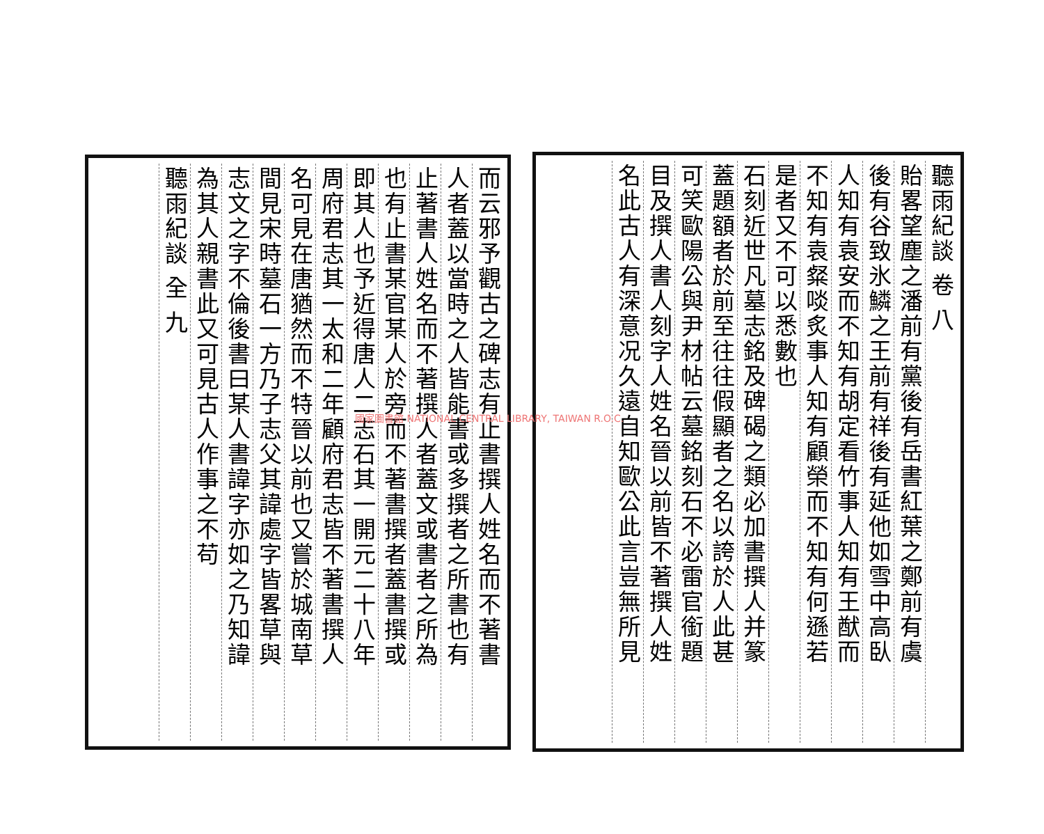聽雨紀談 卷 八
貽畧望塵之潘前有黨後有岳書紅葉之鄭前有虞
後有谷致氷鱗之王前有祥後有延他如雪中高臥
人知有袁安而不知有胡定看竹事人知有王猷而
不知有袁粲啖炙事人知有顧榮而不知有何遜若
是者又不可以悉數也
石刻近世凡墓志銘及碑碣之類必加書撰人并篆
蓋題額者於前至往往假顯者之名以誇於人此甚
可笑歐陽公與尹材帖云墓銘刻石不必雷官銜題
目及撰人書人刻字人姓名晉以前皆不著撰人姓
名此古人有深意况久遠自知歐公此言豈無所見
而云邪予觀古之碑志有止書撰人姓名而不著書
人者蓋以當時之人皆能書或多撰者之所書也有
止著書人姓名而不著撰人者蓋文或書者之所為
也有止書某官某人於旁而不著書撰者蓋書撰或
即其人也予近得唐人二志石其一開元二十八年
周府君志其一太和二年顧府君志皆不著書撰人
名可見在唐猶然而不特晉以前也又嘗於城南草
間見宋時墓石一方乃子志父其諱處字皆畧草與
志文之字不倫後書曰某人書諱字亦如之乃知諱
為其人親書此又可見古人作事之不苟
聽雨紀談 全 九
國家圖書館 NATIONAL CENTRAL LIBRARY, TAIWAN R.O.C.